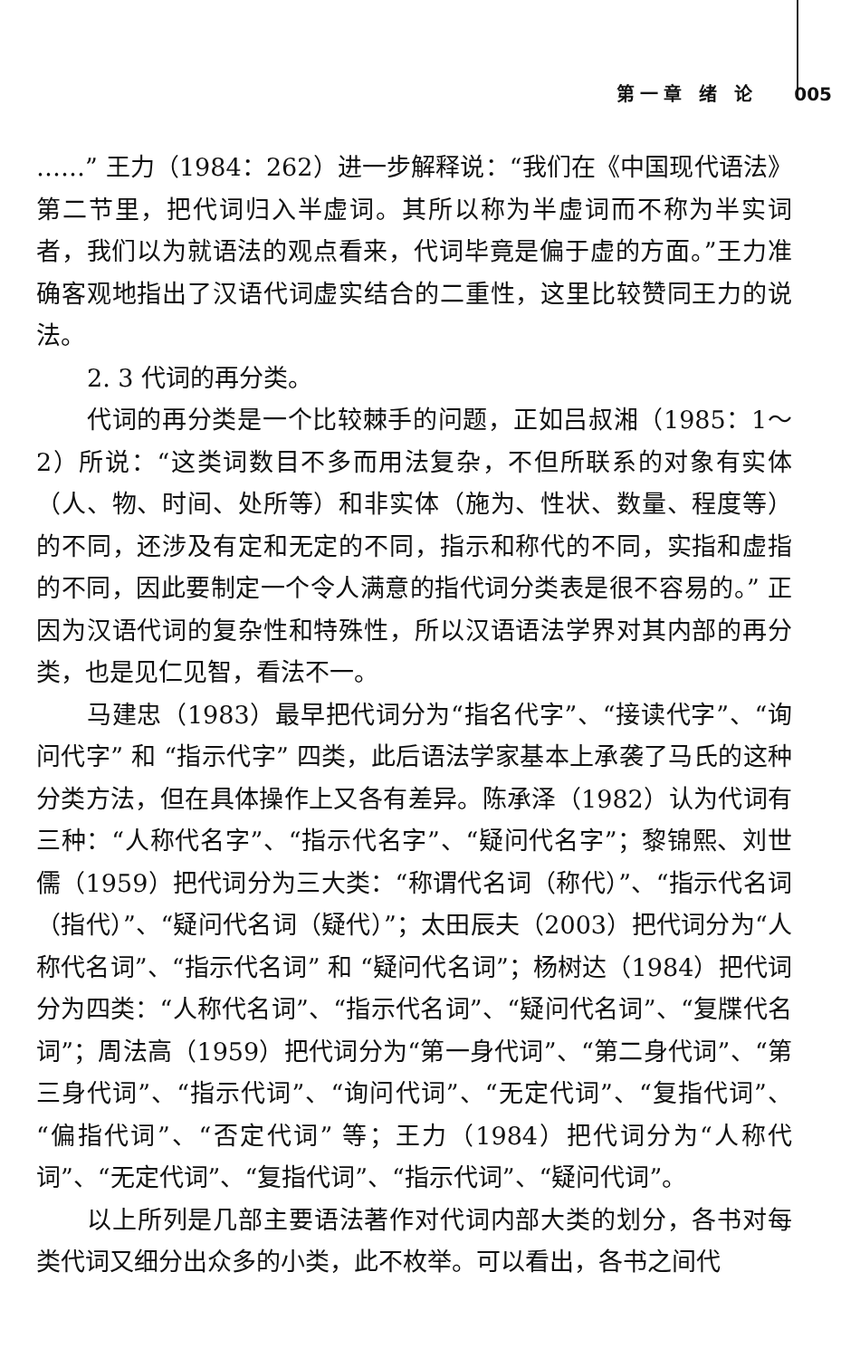第一章 绪 论 005
……” 王力（1984：262）进一步解释说：“我们在《中国现代语法》第二节里，把代词归入半虚词。其所以称为半虚词而不称为半实词者，我们以为就语法的观点看来，代词毕竟是偏于虚的方面。”王力准确客观地指出了汉语代词虚实结合的二重性，这里比较赞同王力的说法。
2. 3 代词的再分类。
代词的再分类是一个比较棘手的问题，正如吕叔湘（1985：1～2）所说：“这类词数目不多而用法复杂，不但所联系的对象有实体（人、物、时间、处所等）和非实体（施为、性状、数量、程度等）的不同，还涉及有定和无定的不同，指示和称代的不同，实指和虚指的不同，因此要制定一个令人满意的指代词分类表是很不容易的。” 正因为汉语代词的复杂性和特殊性，所以汉语语法学界对其内部的再分类，也是见仁见智，看法不一。
马建忠（1983）最早把代词分为“指名代字”、“接读代字”、“询问代字” 和 “指示代字” 四类，此后语法学家基本上承袭了马氏的这种分类方法，但在具体操作上又各有差异。陈承泽（1982）认为代词有三种：“人称代名字”、“指示代名字”、“疑问代名字”；黎锦熙、刘世儒（1959）把代词分为三大类：“称谓代名词（称代）”、“指示代名词（指代）”、“疑问代名词（疑代）”；太田辰夫（2003）把代词分为“人称代名词”、“指示代名词” 和 “疑问代名词”；杨树达（1984）把代词分为四类：“人称代名词”、“指示代名词”、“疑问代名词”、“复牒代名词”；周法高（1959）把代词分为“第一身代词”、“第二身代词”、“第三身代词”、“指示代词”、“询问代词”、“无定代词”、“复指代词”、“偏指代词”、“否定代词” 等；王力（1984）把代词分为“人称代词”、“无定代词”、“复指代词”、“指示代词”、“疑问代词”。
以上所列是几部主要语法著作对代词内部大类的划分，各书对每类代词又细分出众多的小类，此不枚举。可以看出，各书之间代